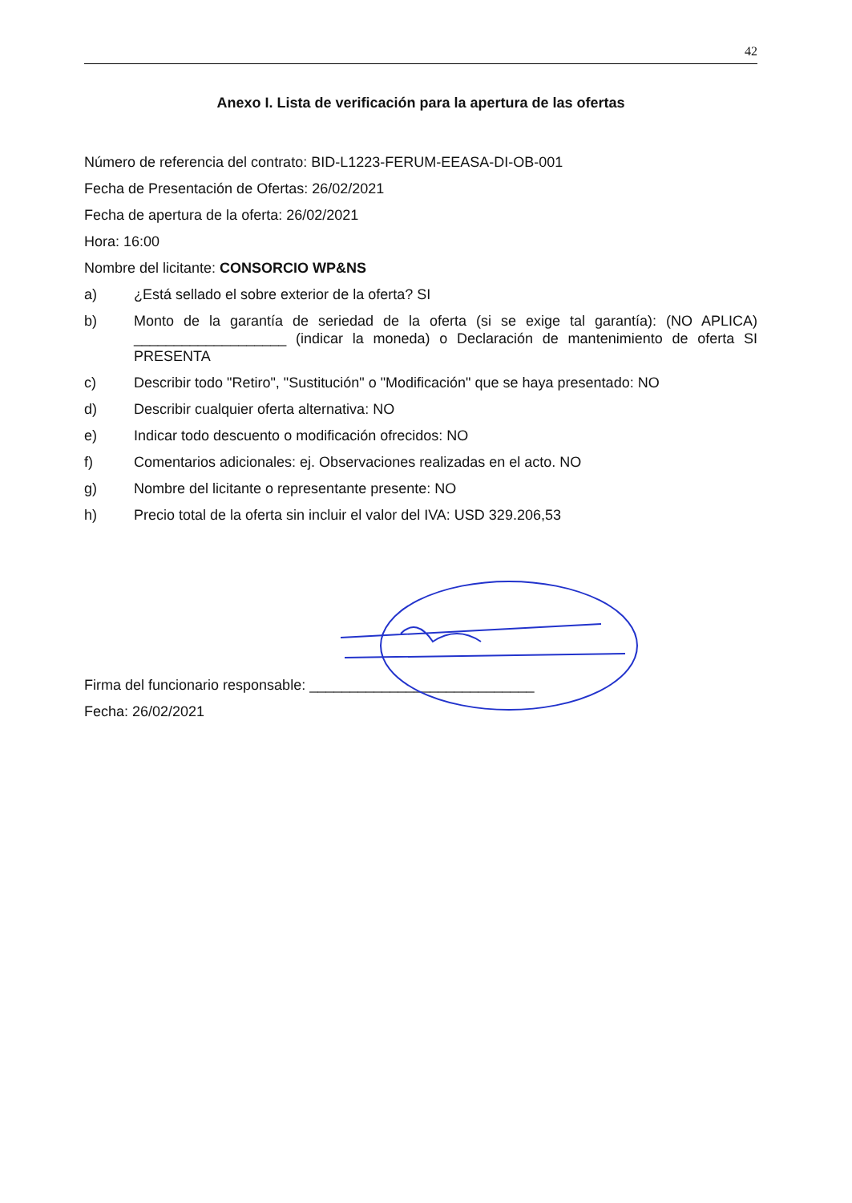42
Anexo I. Lista de verificación para la apertura de las ofertas
Número de referencia del contrato: BID-L1223-FERUM-EEASA-DI-OB-001
Fecha de Presentación de Ofertas: 26/02/2021
Fecha de apertura de la oferta: 26/02/2021
Hora: 16:00
Nombre del licitante: CONSORCIO WP&NS
a) ¿Está sellado el sobre exterior de la oferta? SI
b) Monto de la garantía de seriedad de la oferta (si se exige tal garantía): (NO APLICA) ___________________ (indicar la moneda) o Declaración de mantenimiento de oferta SI PRESENTA
c) Describir todo "Retiro", "Sustitución" o "Modificación" que se haya presentado: NO
d) Describir cualquier oferta alternativa: NO
e) Indicar todo descuento o modificación ofrecidos: NO
f) Comentarios adicionales: ej. Observaciones realizadas en el acto. NO
g) Nombre del licitante o representante presente: NO
h) Precio total de la oferta sin incluir el valor del IVA: USD 329.206,53
Firma del funcionario responsable: ____________________________
Fecha: 26/02/2021